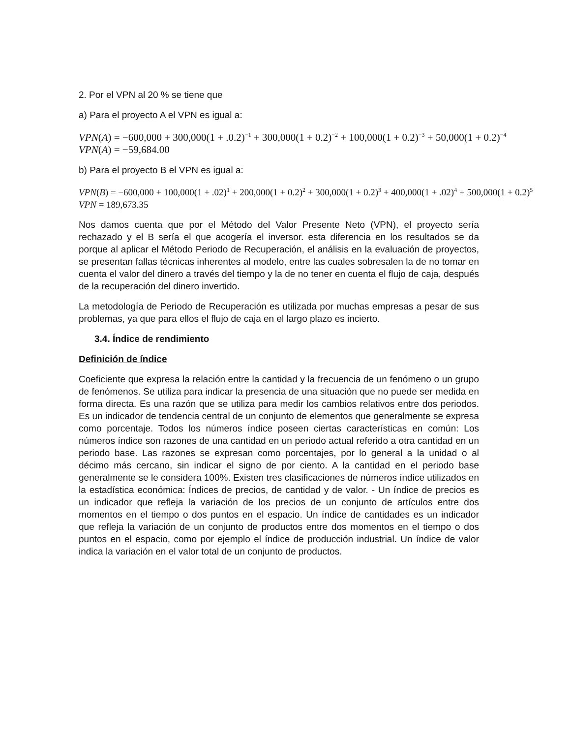2. Por el VPN al 20 % se tiene que
a) Para el proyecto A el VPN es igual a:
VPN(A) = −600,000 + 300,000(1 + .0.2)<sup>−1</sup> + 300,000(1 + 0.2)<sup>−2</sup> + 100,000(1 + 0.2)<sup>−3</sup> + 50,000(1 + 0.2)<sup>−4</sup>
VPN(A) = −59,684.00
b) Para el proyecto B el VPN es igual a:
VPN(B) = −600,000 + 100,000(1 + .02)<sup>1</sup> + 200,000(1 + 0.2)<sup>2</sup> + 300,000(1 + 0.2)<sup>3</sup> + 400,000(1 + .02)<sup>4</sup> + 500,000(1 + 0.2)<sup>5</sup>
VPN = 189,673.35
Nos damos cuenta que por el Método del Valor Presente Neto (VPN), el proyecto sería rechazado y el B sería el que acogería el inversor. esta diferencia en los resultados se da porque al aplicar el Método Periodo de Recuperación, el análisis en la evaluación de proyectos, se presentan fallas técnicas inherentes al modelo, entre las cuales sobresalen la de no tomar en cuenta el valor del dinero a través del tiempo y la de no tener en cuenta el flujo de caja, después de la recuperación del dinero invertido.
La metodología de Periodo de Recuperación es utilizada por muchas empresas a pesar de sus problemas, ya que para ellos el flujo de caja en el largo plazo es incierto.
3.4. Índice de rendimiento
Definición de índice
Coeficiente que expresa la relación entre la cantidad y la frecuencia de un fenómeno o un grupo de fenómenos. Se utiliza para indicar la presencia de una situación que no puede ser medida en forma directa. Es una razón que se utiliza para medir los cambios relativos entre dos periodos. Es un indicador de tendencia central de un conjunto de elementos que generalmente se expresa como porcentaje. Todos los números índice poseen ciertas características en común: Los números índice son razones de una cantidad en un periodo actual referido a otra cantidad en un periodo base. Las razones se expresan como porcentajes, por lo general a la unidad o al décimo más cercano, sin indicar el signo de por ciento. A la cantidad en el periodo base generalmente se le considera 100%. Existen tres clasificaciones de números índice utilizados en la estadística económica: Índices de precios, de cantidad y de valor. - Un índice de precios es un indicador que refleja la variación de los precios de un conjunto de artículos entre dos momentos en el tiempo o dos puntos en el espacio. Un índice de cantidades es un indicador que refleja la variación de un conjunto de productos entre dos momentos en el tiempo o dos puntos en el espacio, como por ejemplo el índice de producción industrial. Un índice de valor indica la variación en el valor total de un conjunto de productos.